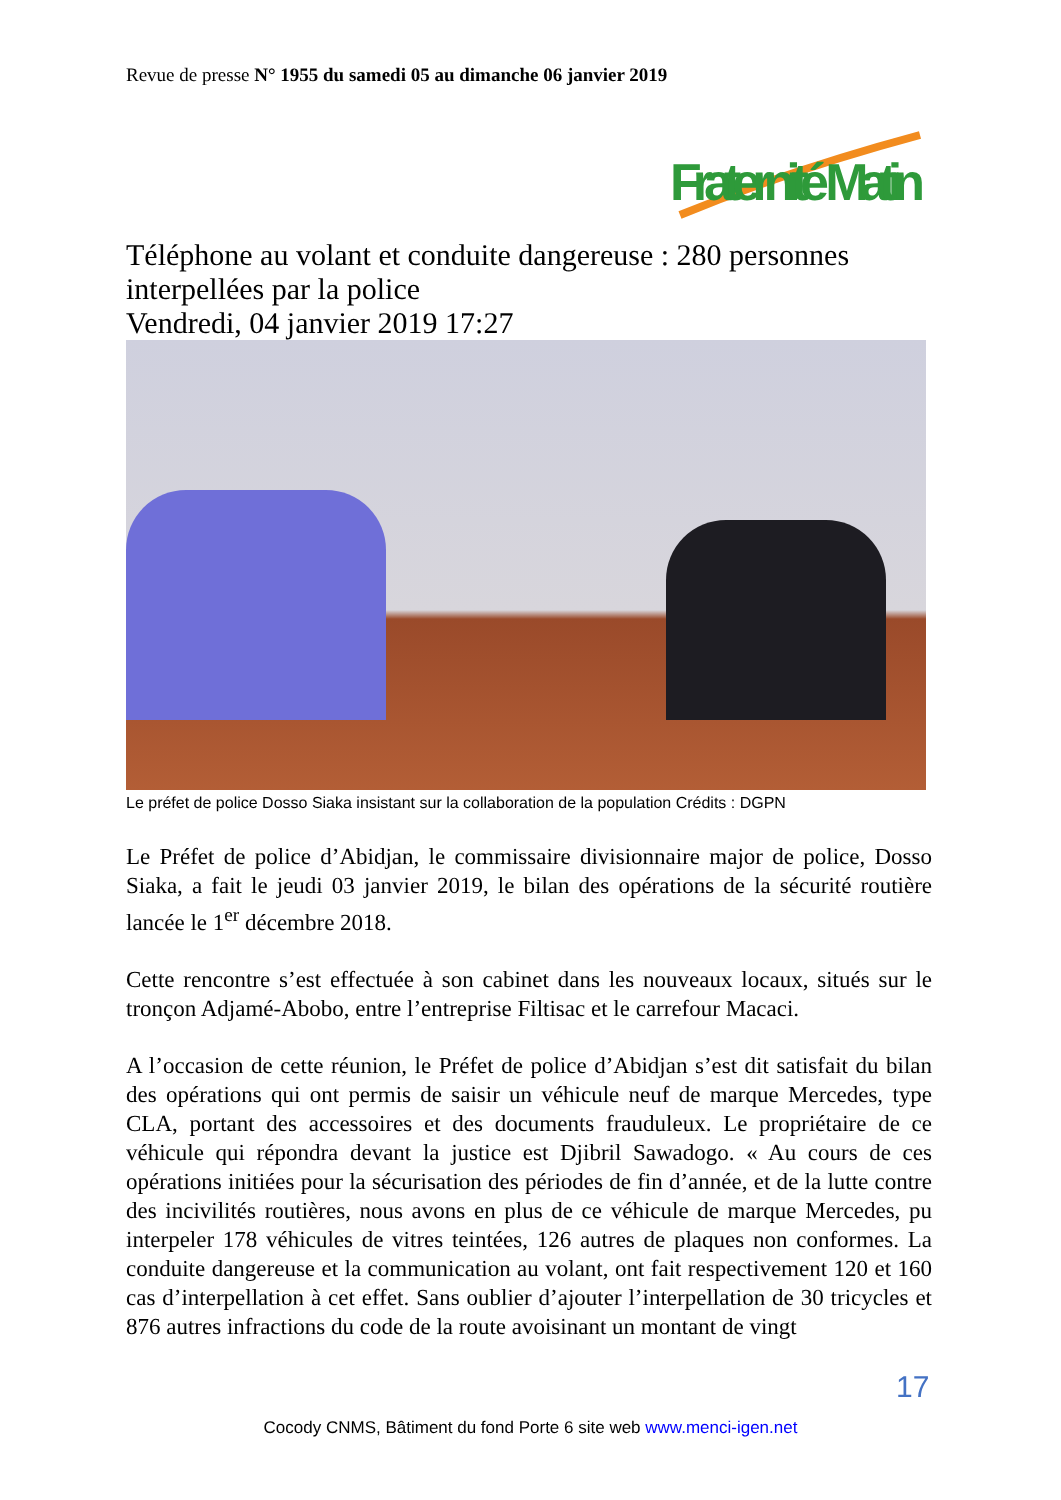Revue de presse N° 1955 du samedi 05 au dimanche 06 janvier 2019
Fraternité Matin
Téléphone au volant et conduite dangereuse : 280 personnes interpellées par la police
Vendredi, 04 janvier 2019 17:27
Le préfet de police Dosso Siaka insistant sur la collaboration de la population Crédits : DGPN
Le Préfet de police d’Abidjan, le commissaire divisionnaire major de police, Dosso Siaka, a fait le jeudi 03 janvier 2019, le bilan des opérations de la sécurité routière lancée le 1<sup>er</sup> décembre 2018.
Cette rencontre s’est effectuée à son cabinet dans les nouveaux locaux, situés sur le tronçon Adjamé-Abobo, entre l’entreprise Filtisac et le carrefour Macaci.
A l’occasion de cette réunion, le Préfet de police d’Abidjan s’est dit satisfait du bilan des opérations qui ont permis de saisir un véhicule neuf de marque Mercedes, type CLA, portant des accessoires et des documents frauduleux. Le propriétaire de ce véhicule qui répondra devant la justice est Djibril Sawadogo. « Au cours de ces opérations initiées pour la sécurisation des périodes de fin d’année, et de la lutte contre des incivilités routières, nous avons en plus de ce véhicule de marque Mercedes, pu interpeler 178 véhicules de vitres teintées, 126 autres de plaques non conformes. La conduite dangereuse et la communication au volant, ont fait respectivement 120 et 160 cas d’interpellation à cet effet. Sans oublier d’ajouter l’interpellation de 30 tricycles et 876 autres infractions du code de la route avoisinant un montant de vingt
17
Cocody CNMS, Bâtiment du fond Porte 6 site web www.menci-igen.net